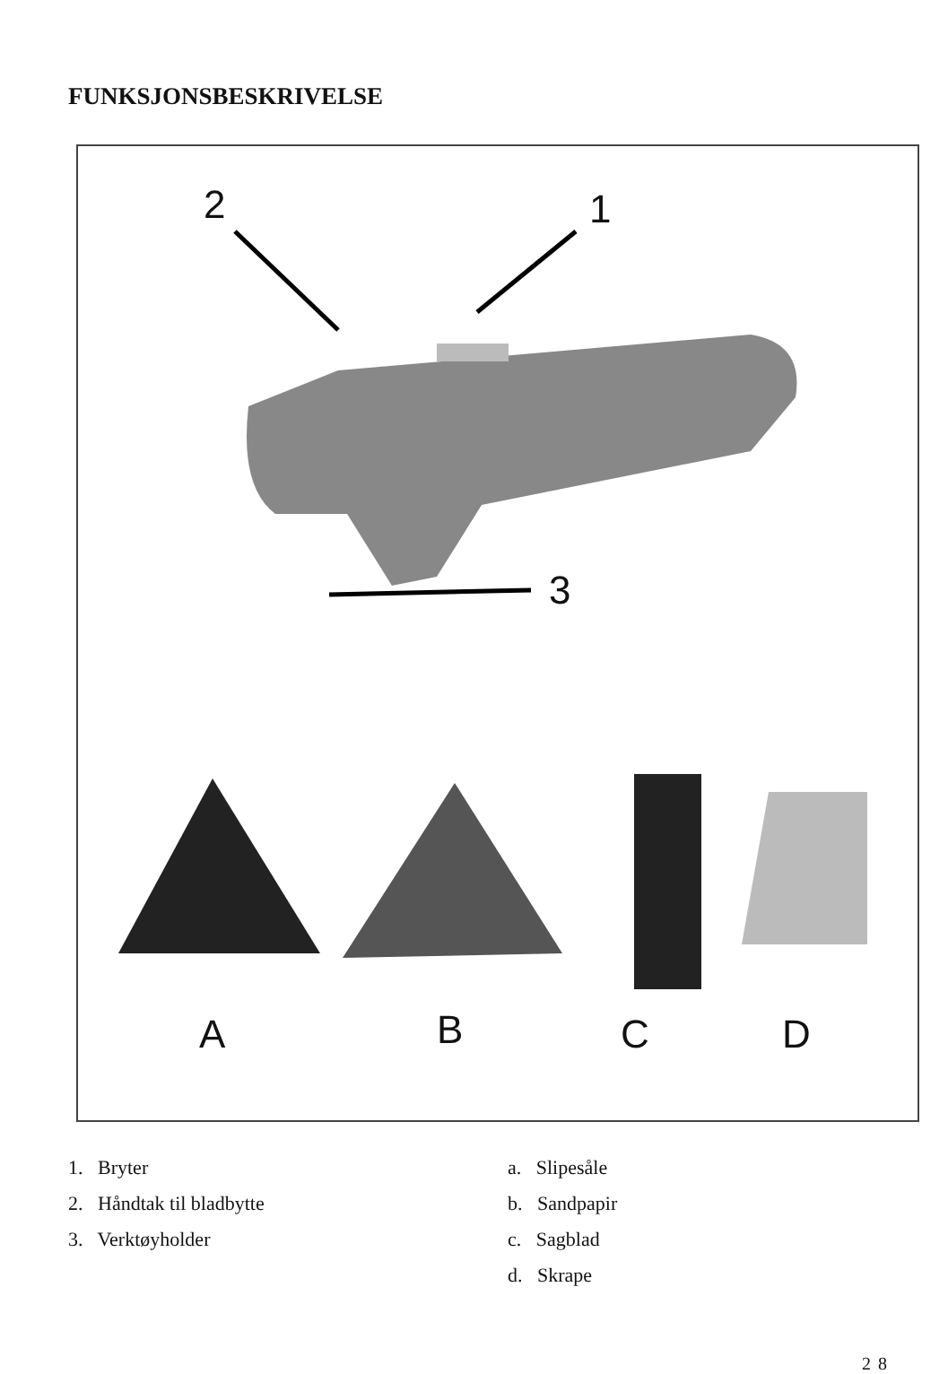FUNKSJONSBESKRIVELSE
2 1
3
A B C D
1. Bryter
2. Håndtak til bladbytte
3. Verktøyholder
a. Slipesåle
b. Sandpapir
c. Sagblad
d. Skrape
28